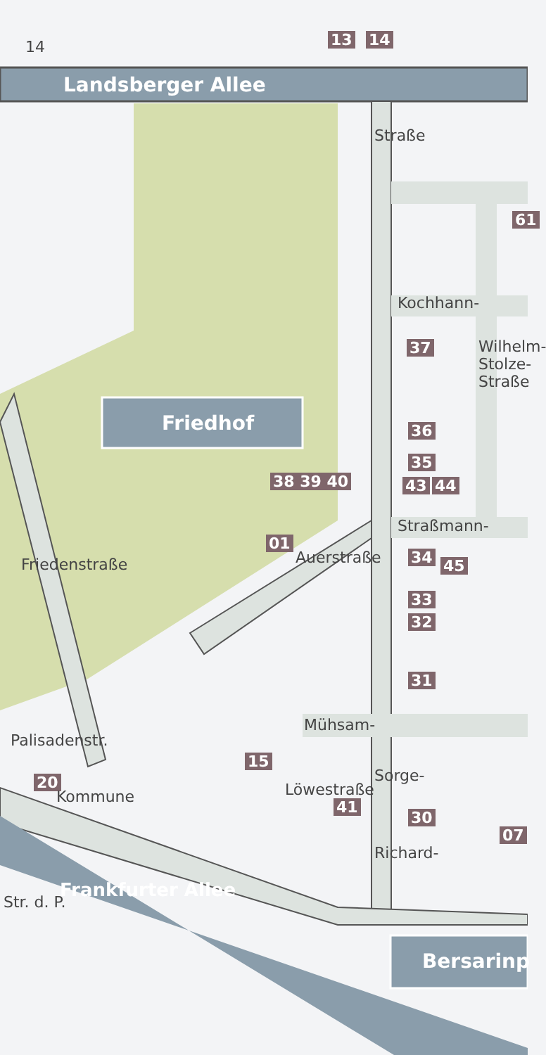14 13 14
Landsberger Allee
Straße
61
Kochhann-
37
Friedhof
Wilhelm-Stolze-Straße
36
35
38 39 40 43 44
Straßmann-
01
Auerstraße 34 45
Friedenstraße
33
32
31
Mühsam-
Palisadenstr.
15
20
41
Sorge-
30
07
Löwestraße
Kommune
Richard-
Frankfurter Allee
Str. d. P.
Bersarinp